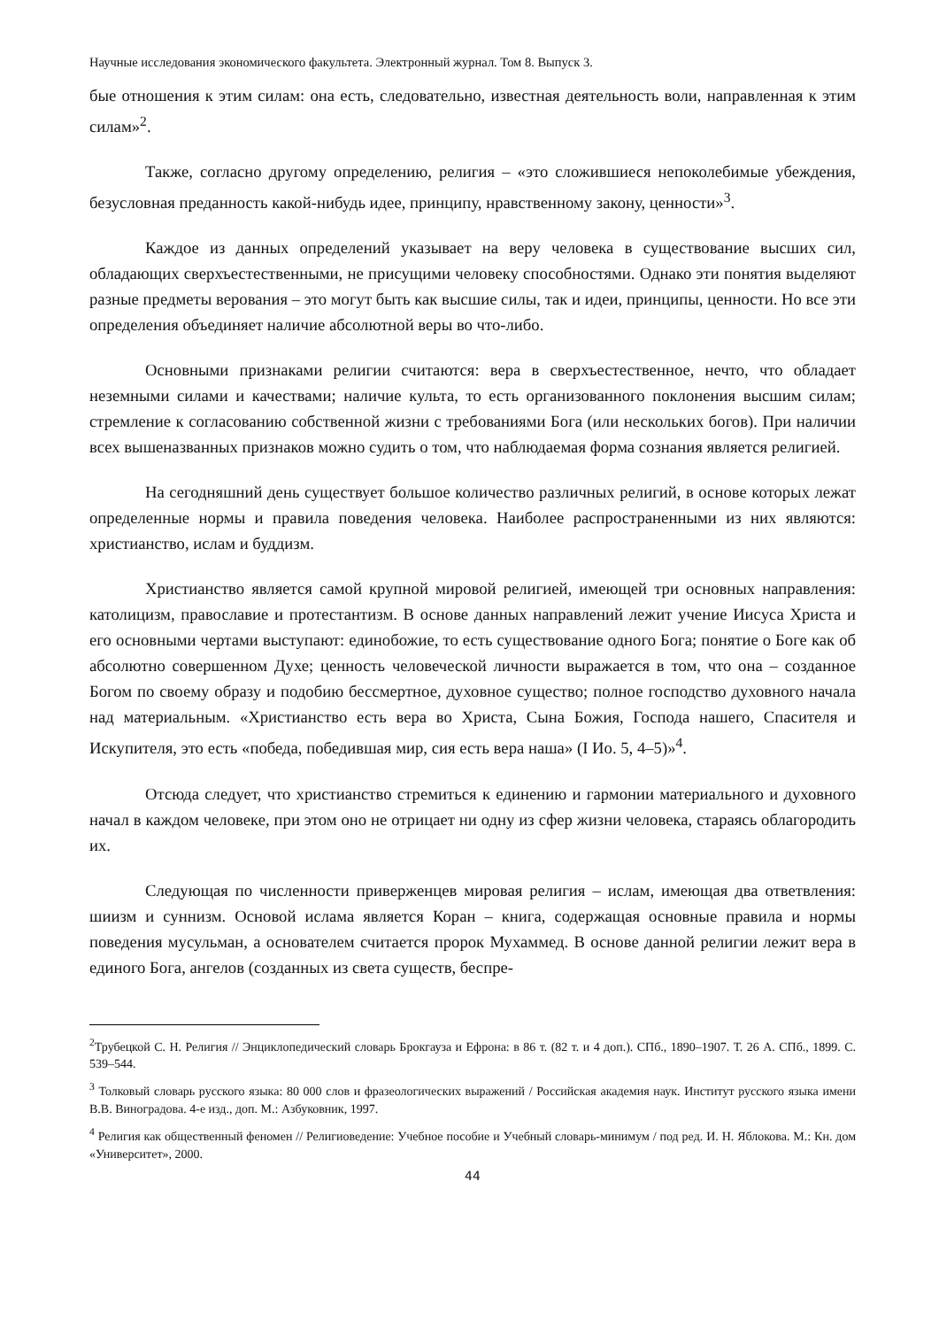Научные исследования экономического факультета. Электронный журнал. Том 8. Выпуск 3.
бые отношения к этим силам: она есть, следовательно, известная деятельность воли, направленная к этим силам»<sup>2</sup>.
Также, согласно другому определению, религия – «это сложившиеся непоколебимые убеждения, безусловная преданность какой-нибудь идее, принципу, нравственному закону, ценности»<sup>3</sup>.
Каждое из данных определений указывает на веру человека в существование высших сил, обладающих сверхъестественными, не присущими человеку способностями. Однако эти понятия выделяют разные предметы верования – это могут быть как высшие силы, так и идеи, принципы, ценности. Но все эти определения объединяет наличие абсолютной веры во что-либо.
Основными признаками религии считаются: вера в сверхъестественное, нечто, что обладает неземными силами и качествами; наличие культа, то есть организованного поклонения высшим силам; стремление к согласованию собственной жизни с требованиями Бога (или нескольких богов). При наличии всех вышеназванных признаков можно судить о том, что наблюдаемая форма сознания является религией.
На сегодняшний день существует большое количество различных религий, в основе которых лежат определенные нормы и правила поведения человека. Наиболее распространенными из них являются: христианство, ислам и буддизм.
Христианство является самой крупной мировой религией, имеющей три основных направления: католицизм, православие и протестантизм. В основе данных направлений лежит учение Иисуса Христа и его основными чертами выступают: единобожие, то есть существование одного Бога; понятие о Боге как об абсолютно совершенном Духе; ценность человеческой личности выражается в том, что она – созданное Богом по своему образу и подобию бессмертное, духовное существо; полное господство духовного начала над материальным. «Христианство есть вера во Христа, Сына Божия, Господа нашего, Спасителя и Искупителя, это есть «победа, победившая мир, сия есть вера наша» (I Ио. 5, 4–5)»<sup>4</sup>.
Отсюда следует, что христианство стремиться к единению и гармонии материального и духовного начал в каждом человеке, при этом оно не отрицает ни одну из сфер жизни человека, стараясь облагородить их.
Следующая по численности приверженцев мировая религия – ислам, имеющая два ответвления: шиизм и суннизм. Основой ислама является Коран – книга, содержащая основные правила и нормы поведения мусульман, а основателем считается пророк Мухаммед. В основе данной религии лежит вера в единого Бога, ангелов (созданных из света существ, беспре-
<sup>2</sup> Трубецкой С. Н. Религия // Энциклопедический словарь Брокгауза и Ефрона: в 86 т. (82 т. и 4 доп.). СПб., 1890–1907. Т. 26 А. СПб., 1899. С. 539–544.
<sup>3</sup> Толковый словарь русского языка: 80 000 слов и фразеологических выражений / Российская академия наук. Институт русского языка имени В.В. Виноградова. 4-е изд., доп. М.: Азбуковник, 1997.
<sup>4</sup> Религия как общественный феномен // Религиоведение: Учебное пособие и Учебный словарь-минимум / под ред. И. Н. Яблокова. М.: Кн. дом «Университет», 2000.
44